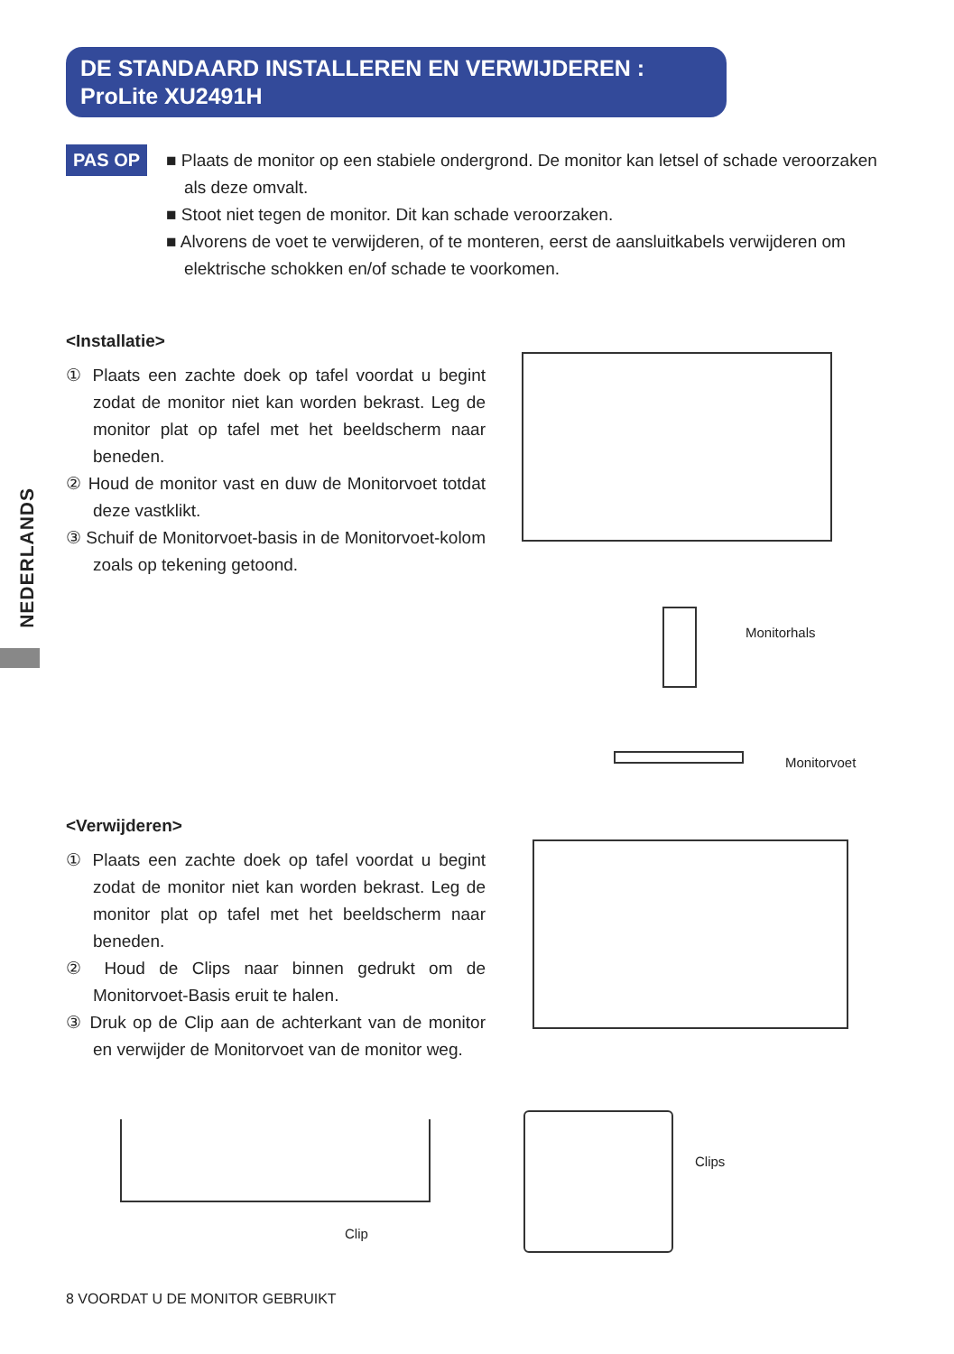DE STANDAARD INSTALLEREN EN VERWIJDEREN :
ProLite XU2491H
NEDERLANDS
PAS OP
■ Plaats de monitor op een stabiele ondergrond. De monitor kan letsel of schade veroorzaken als deze omvalt.
■ Stoot niet tegen de monitor. Dit kan schade veroorzaken.
■ Alvorens de voet te verwijderen, of te monteren, eerst de aansluitkabels verwijderen om elektrische schokken en/of schade te voorkomen.
<Installatie>
① Plaats een zachte doek op tafel voordat u begint zodat de monitor niet kan worden bekrast. Leg de monitor plat op tafel met het beeldscherm naar beneden.
② Houd de monitor vast en duw de Monitorvoet totdat deze vastklikt.
③ Schuif de Monitorvoet-basis in de Monitorvoet-kolom zoals op tekening getoond.
Monitorhals
Monitorvoet
<Verwijderen>
① Plaats een zachte doek op tafel voordat u begint zodat de monitor niet kan worden bekrast. Leg de monitor plat op tafel met het beeldscherm naar beneden.
② Houd de Clips naar binnen gedrukt om de Monitorvoet-Basis eruit te halen.
③ Druk op de Clip aan de achterkant van de monitor en verwijder de Monitorvoet van de monitor weg.
Clips
Clip
8 VOORDAT U DE MONITOR GEBRUIKT